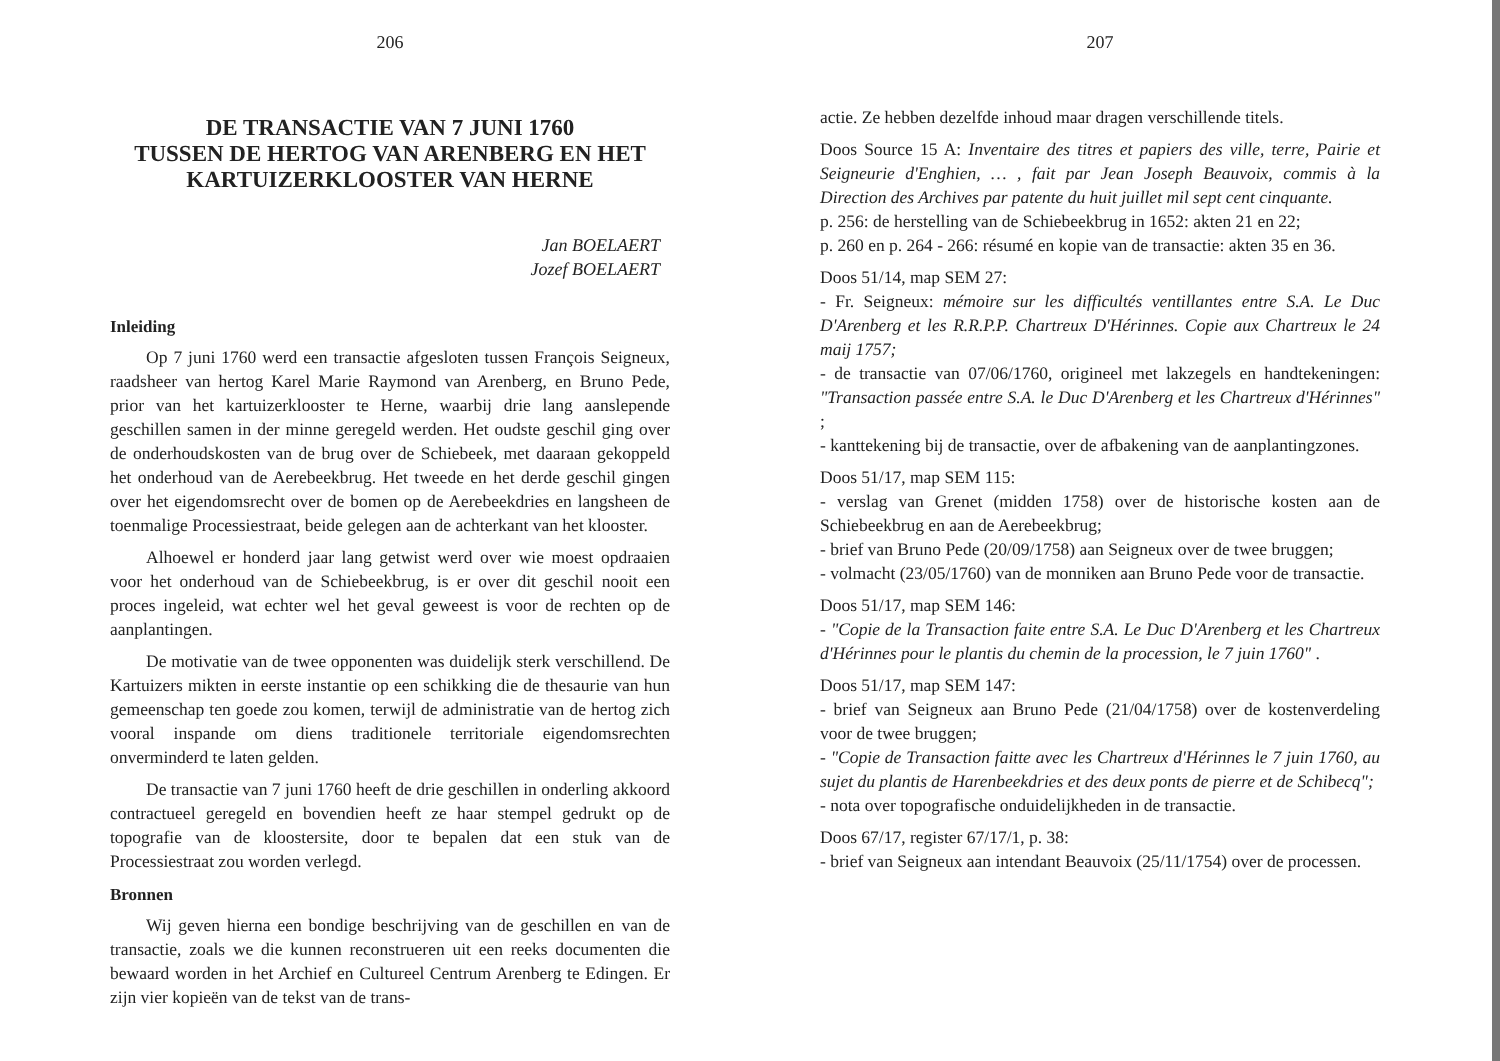206
DE TRANSACTIE VAN 7 JUNI 1760
TUSSEN DE HERTOG VAN ARENBERG EN HET
KARTUIZERKLOOSTER VAN HERNE
Jan BOELAERT
Jozef BOELAERT
Inleiding
Op 7 juni 1760 werd een transactie afgesloten tussen François Seigneux, raadsheer van hertog Karel Marie Raymond van Arenberg, en Bruno Pede, prior van het kartuizerklooster te Herne, waarbij drie lang aanslepende geschillen samen in der minne geregeld werden. Het oudste geschil ging over de onderhoudskosten van de brug over de Schiebeek, met daaraan gekoppeld het onderhoud van de Aerebeekbrug. Het tweede en het derde geschil gingen over het eigendomsrecht over de bomen op de Aerebeekdries en langsheen de toenmalige Processiestraat, beide gelegen aan de achterkant van het klooster.
Alhoewel er honderd jaar lang getwist werd over wie moest opdraaien voor het onderhoud van de Schiebeekbrug, is er over dit geschil nooit een proces ingeleid, wat echter wel het geval geweest is voor de rechten op de aanplantingen.
De motivatie van de twee opponenten was duidelijk sterk verschillend. De Kartuizers mikten in eerste instantie op een schikking die de thesaurie van hun gemeenschap ten goede zou komen, terwijl de administratie van de hertog zich vooral inspande om diens traditionele territoriale eigendomsrechten onverminderd te laten gelden.
De transactie van 7 juni 1760 heeft de drie geschillen in onderling akkoord contractueel geregeld en bovendien heeft ze haar stempel gedrukt op de topografie van de kloostersite, door te bepalen dat een stuk van de Processiestraat zou worden verlegd.
Bronnen
Wij geven hierna een bondige beschrijving van de geschillen en van de transactie, zoals we die kunnen reconstrueren uit een reeks documenten die bewaard worden in het Archief en Cultureel Centrum Arenberg te Edingen. Er zijn vier kopieën van de tekst van de trans-
207
actie. Ze hebben dezelfde inhoud maar dragen verschillende titels.
Doos Source 15 A: Inventaire des titres et papiers des ville, terre, Pairie et Seigneurie d'Enghien, … , fait par Jean Joseph Beauvoix, commis à la Direction des Archives par patente du huit juillet mil sept cent cinquante.
p. 256: de herstelling van de Schiebeekbrug in 1652: akten 21 en 22;
p. 260 en p. 264 - 266: résumé en kopie van de transactie: akten 35 en 36.
Doos 51/14, map SEM 27:
- Fr. Seigneux: mémoire sur les difficultés ventillantes entre S.A. Le Duc D'Arenberg et les R.R.P.P. Chartreux D'Hérinnes. Copie aux Chartreux le 24 maij 1757;
- de transactie van 07/06/1760, origineel met lakzegels en handtekeningen: "Transaction passée entre S.A. le Duc D'Arenberg et les Chartreux d'Hérinnes" ;
- kanttekening bij de transactie, over de afbakening van de aanplantingzones.
Doos 51/17, map SEM 115:
- verslag van Grenet (midden 1758) over de historische kosten aan de Schiebeekbrug en aan de Aerebeekbrug;
- brief van Bruno Pede (20/09/1758) aan Seigneux over de twee bruggen;
- volmacht (23/05/1760) van de monniken aan Bruno Pede voor de transactie.
Doos 51/17, map SEM 146:
- "Copie de la Transaction faite entre S.A. Le Duc D'Arenberg et les Chartreux d'Hérinnes pour le plantis du chemin de la procession, le 7 juin 1760" .
Doos 51/17, map SEM 147:
- brief van Seigneux aan Bruno Pede (21/04/1758) over de kostenverdeling voor de twee bruggen;
- "Copie de Transaction faitte avec les Chartreux d'Hérinnes le 7 juin 1760, au sujet du plantis de Harenbeekdries et des deux ponts de pierre et de Schibecq";
- nota over topografische onduidelijkheden in de transactie.
Doos 67/17, register 67/17/1, p. 38:
- brief van Seigneux aan intendant Beauvoix (25/11/1754) over de processen.